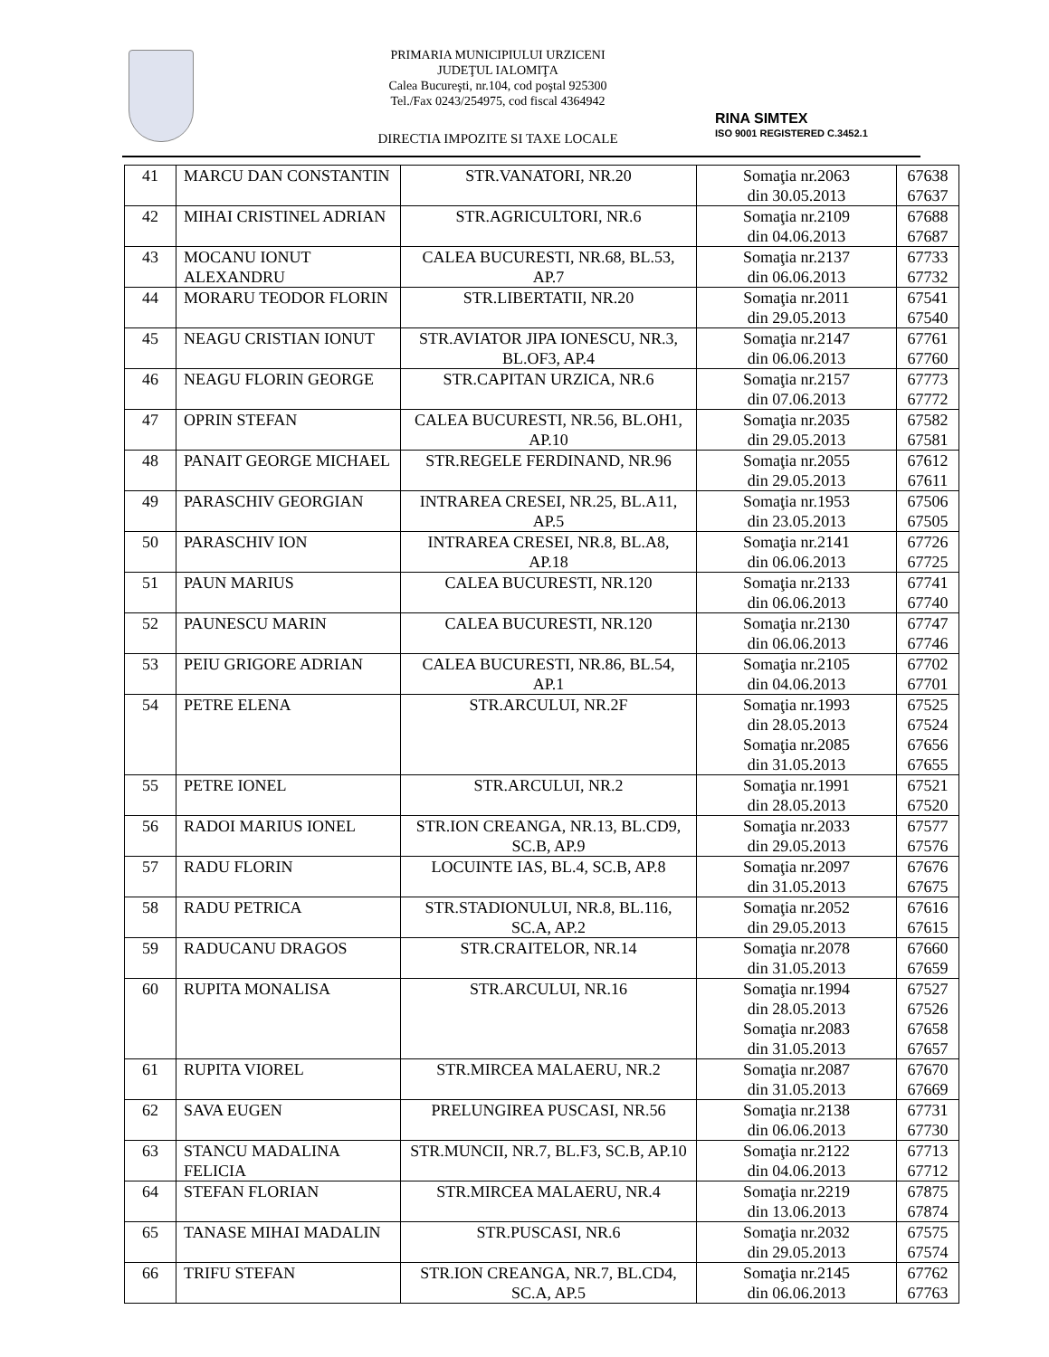PRIMARIA MUNICIPIULUI URZICENI
JUDEŢUL IALOMIŢA
Calea Bucureşti, nr.104, cod poştal 925300
Tel./Fax 0243/254975, cod fiscal 4364942
DIRECTIA IMPOZITE SI TAXE LOCALE
RINA SIMTEX
ISO 9001 REGISTERED C.3452.1
| 41 | MARCU DAN CONSTANTIN | STR.VANATORI, NR.20 | Somaţia nr.2063 din 30.05.2013 | 67638 67637 |
| 42 | MIHAI CRISTINEL ADRIAN | STR.AGRICULTORI, NR.6 | Somaţia nr.2109 din 04.06.2013 | 67688 67687 |
| 43 | MOCANU IONUT ALEXANDRU | CALEA BUCURESTI, NR.68, BL.53, AP.7 | Somaţia nr.2137 din 06.06.2013 | 67733 67732 |
| 44 | MORARU TEODOR FLORIN | STR.LIBERTATII, NR.20 | Somaţia nr.2011 din 29.05.2013 | 67541 67540 |
| 45 | NEAGU CRISTIAN IONUT | STR.AVIATOR JIPA IONESCU, NR.3, BL.OF3, AP.4 | Somaţia nr.2147 din 06.06.2013 | 67761 67760 |
| 46 | NEAGU FLORIN GEORGE | STR.CAPITAN URZICA, NR.6 | Somaţia nr.2157 din 07.06.2013 | 67773 67772 |
| 47 | OPRIN STEFAN | CALEA BUCURESTI, NR.56, BL.OH1, AP.10 | Somaţia nr.2035 din 29.05.2013 | 67582 67581 |
| 48 | PANAIT GEORGE MICHAEL | STR.REGELE FERDINAND, NR.96 | Somaţia nr.2055 din 29.05.2013 | 67612 67611 |
| 49 | PARASCHIV GEORGIAN | INTRAREA CRESEI, NR.25, BL.A11, AP.5 | Somaţia nr.1953 din 23.05.2013 | 67506 67505 |
| 50 | PARASCHIV ION | INTRAREA CRESEI, NR.8, BL.A8, AP.18 | Somaţia nr.2141 din 06.06.2013 | 67726 67725 |
| 51 | PAUN MARIUS | CALEA BUCURESTI, NR.120 | Somaţia nr.2133 din 06.06.2013 | 67741 67740 |
| 52 | PAUNESCU MARIN | CALEA BUCURESTI, NR.120 | Somaţia nr.2130 din 06.06.2013 | 67747 67746 |
| 53 | PEIU GRIGORE ADRIAN | CALEA BUCURESTI, NR.86, BL.54, AP.1 | Somaţia nr.2105 din 04.06.2013 | 67702 67701 |
| 54 | PETRE ELENA | STR.ARCULUI, NR.2F | Somaţia nr.1993 din 28.05.2013 Somaţia nr.2085 din 31.05.2013 | 67525 67524 67656 67655 |
| 55 | PETRE IONEL | STR.ARCULUI, NR.2 | Somaţia nr.1991 din 28.05.2013 | 67521 67520 |
| 56 | RADOI MARIUS IONEL | STR.ION CREANGA, NR.13, BL.CD9, SC.B, AP.9 | Somaţia nr.2033 din 29.05.2013 | 67577 67576 |
| 57 | RADU FLORIN | LOCUINTE IAS, BL.4, SC.B, AP.8 | Somaţia nr.2097 din 31.05.2013 | 67676 67675 |
| 58 | RADU PETRICA | STR.STADIONULUI, NR.8, BL.116, SC.A, AP.2 | Somaţia nr.2052 din 29.05.2013 | 67616 67615 |
| 59 | RADUCANU DRAGOS | STR.CRAITELOR, NR.14 | Somaţia nr.2078 din 31.05.2013 | 67660 67659 |
| 60 | RUPITA MONALISA | STR.ARCULUI, NR.16 | Somaţia nr.1994 din 28.05.2013 Somaţia nr.2083 din 31.05.2013 | 67527 67526 67658 67657 |
| 61 | RUPITA VIOREL | STR.MIRCEA MALAERU, NR.2 | Somaţia nr.2087 din 31.05.2013 | 67670 67669 |
| 62 | SAVA EUGEN | PRELUNGIREA PUSCASI, NR.56 | Somaţia nr.2138 din 06.06.2013 | 67731 67730 |
| 63 | STANCU MADALINA FELICIA | STR.MUNCII, NR.7, BL.F3, SC.B, AP.10 | Somaţia nr.2122 din 04.06.2013 | 67713 67712 |
| 64 | STEFAN FLORIAN | STR.MIRCEA MALAERU, NR.4 | Somaţia nr.2219 din 13.06.2013 | 67875 67874 |
| 65 | TANASE MIHAI MADALIN | STR.PUSCASI, NR.6 | Somaţia nr.2032 din 29.05.2013 | 67575 67574 |
| 66 | TRIFU STEFAN | STR.ION CREANGA, NR.7, BL.CD4, SC.A, AP.5 | Somaţia nr.2145 din 06.06.2013 | 67762 67763 |